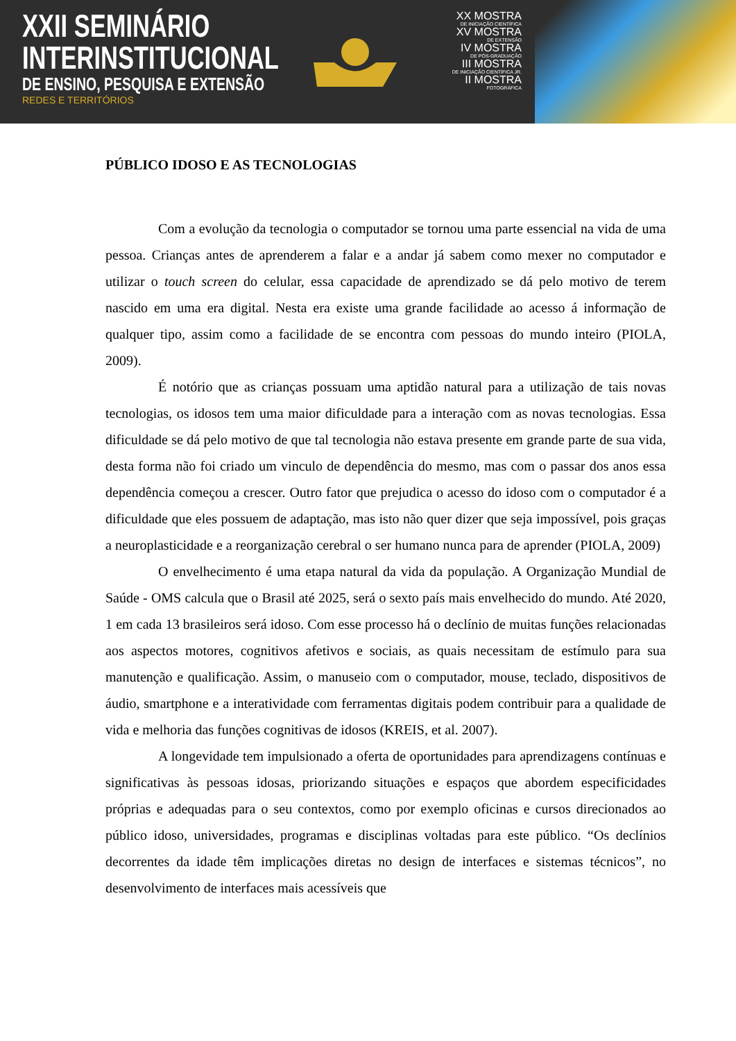XXII SEMINÁRIO
INTERINSTITUCIONAL
DE ENSINO, PESQUISA E EXTENSÃO
REDES E TERRITÓRIOS
XX MOSTRA
DE INICIAÇÃO CIENTÍFICA
XV MOSTRA
DE EXTENSÃO
IV MOSTRA
DE PÓS-GRADUAÇÃO
III MOSTRA
DE INICIAÇÃO CIENTÍFICA JR.
II MOSTRA
FOTOGRÁFICA
PÚBLICO IDOSO E AS TECNOLOGIAS
Com a evolução da tecnologia o computador se tornou uma parte essencial na vida de uma pessoa. Crianças antes de aprenderem a falar e a andar já sabem como mexer no computador e utilizar o touch screen do celular, essa capacidade de aprendizado se dá pelo motivo de terem nascido em uma era digital. Nesta era existe uma grande facilidade ao acesso á informação de qualquer tipo, assim como a facilidade de se encontra com pessoas do mundo inteiro (PIOLA, 2009).
É notório que as crianças possuam uma aptidão natural para a utilização de tais novas tecnologias, os idosos tem uma maior dificuldade para a interação com as novas tecnologias. Essa dificuldade se dá pelo motivo de que tal tecnologia não estava presente em grande parte de sua vida, desta forma não foi criado um vinculo de dependência do mesmo, mas com o passar dos anos essa dependência começou a crescer. Outro fator que prejudica o acesso do idoso com o computador é a dificuldade que eles possuem de adaptação, mas isto não quer dizer que seja impossível, pois graças a neuroplasticidade e a reorganização cerebral o ser humano nunca para de aprender (PIOLA, 2009)
O envelhecimento é uma etapa natural da vida da população. A Organização Mundial de Saúde - OMS calcula que o Brasil até 2025, será o sexto país mais envelhecido do mundo. Até 2020, 1 em cada 13 brasileiros será idoso. Com esse processo há o declínio de muitas funções relacionadas aos aspectos motores, cognitivos afetivos e sociais, as quais necessitam de estímulo para sua manutenção e qualificação. Assim, o manuseio com o computador, mouse, teclado, dispositivos de áudio, smartphone e a interatividade com ferramentas digitais podem contribuir para a qualidade de vida e melhoria das funções cognitivas de idosos (KREIS, et al. 2007).
A longevidade tem impulsionado a oferta de oportunidades para aprendizagens contínuas e significativas às pessoas idosas, priorizando situações e espaços que abordem especificidades próprias e adequadas para o seu contextos, como por exemplo oficinas e cursos direcionados ao público idoso, universidades, programas e disciplinas voltadas para este público. “Os declínios decorrentes da idade têm implicações diretas no design de interfaces e sistemas técnicos”, no desenvolvimento de interfaces mais acessíveis que